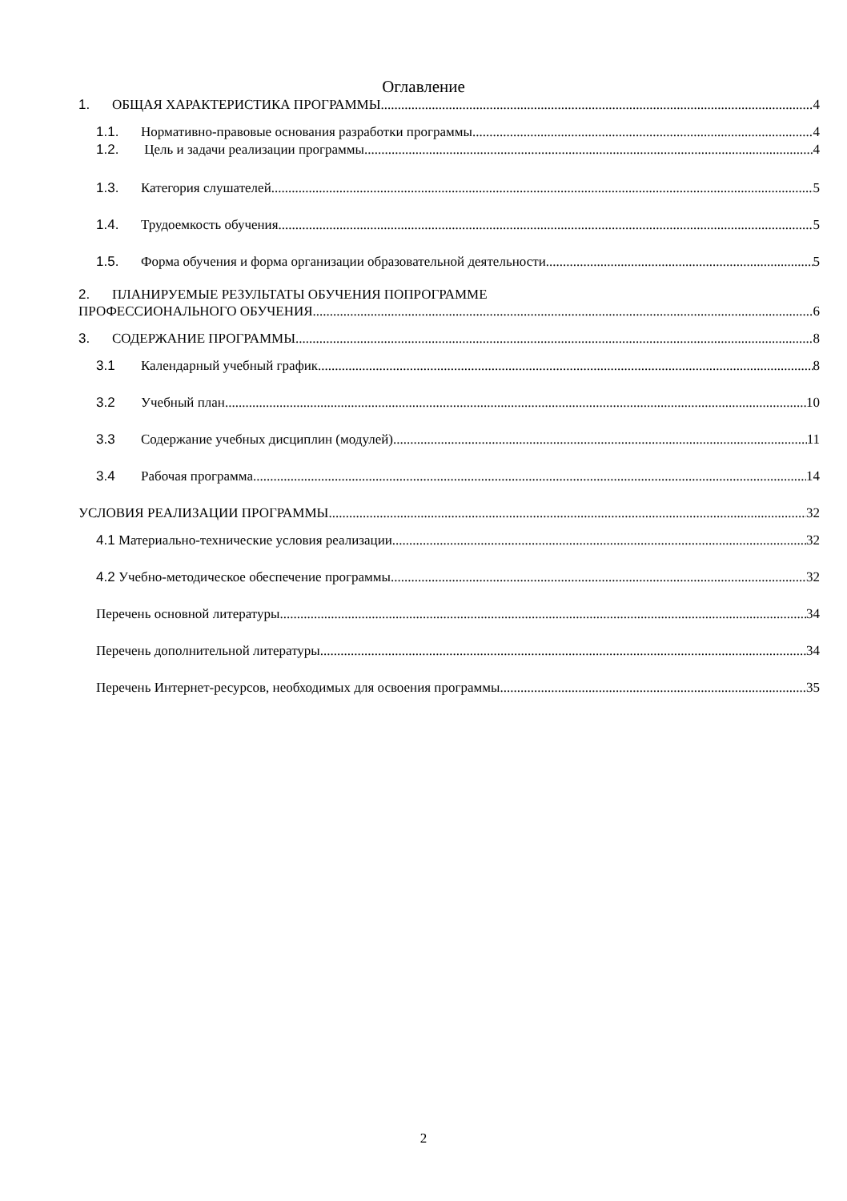Оглавление
1. ОБЩАЯ ХАРАКТЕРИСТИКА ПРОГРАММЫ 4
1.1. Нормативно-правовые основания разработки программы 4
1.2. Цель и задачи реализации программы 4
1.3. Категория слушателей 5
1.4. Трудоемкость обучения 5
1.5. Форма обучения и форма организации образовательной деятельности 5
2. ПЛАНИРУЕМЫЕ РЕЗУЛЬТАТЫ ОБУЧЕНИЯ ПОПРОГРАММЕ
ПРОФЕССИОНАЛЬНОГО ОБУЧЕНИЯ 6
3. СОДЕРЖАНИЕ ПРОГРАММЫ 8
3.1 Календарный учебный график 8
3.2 Учебный план 10
3.3 Содержание учебных дисциплин (модулей) 11
3.4 Рабочая программа 14
УСЛОВИЯ РЕАЛИЗАЦИИ ПРОГРАММЫ 32
4.1 Материально-технические условия реализации 32
4.2 Учебно-методическое обеспечение программы 32
Перечень основной литературы 34
Перечень дополнительной литературы 34
Перечень Интернет-ресурсов, необходимых для освоения программы 35
2